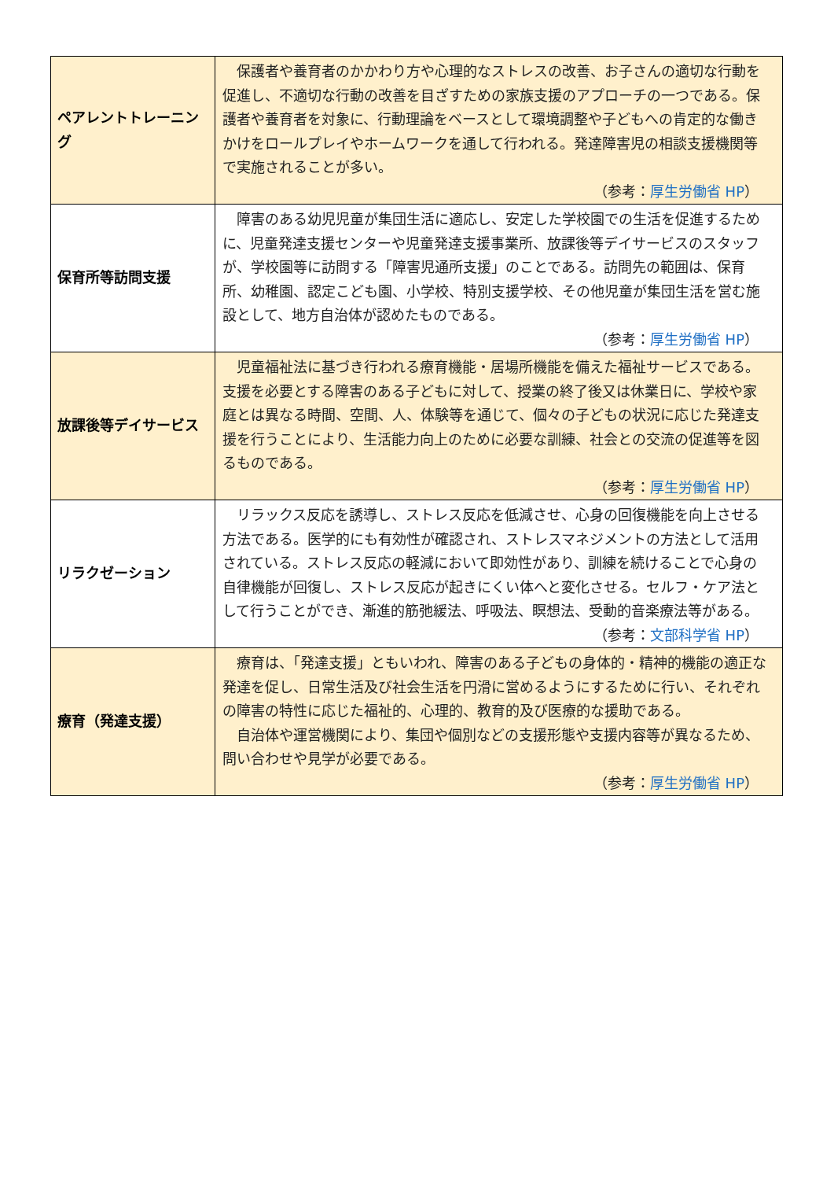| ペアレントトレーニング | 保護者や養育者のかかわり方や心理的なストレスの改善、お子さんの適切な行動を促進し、不適切な行動の改善を目ざすための家族支援のアプローチの一つである。保護者や養育者を対象に、行動理論をベースとして環境調整や子どもへの肯定的な働きかけをロールプレイやホームワークを通して行われる。発達障害児の相談支援機関等で実施されることが多い。 （参考： 厚生労働省 HP ） |
| 保育所等訪問支援 | 障害のある幼児児童が集団生活に適応し、安定した学校園での生活を促進するために、児童発達支援センターや児童発達支援事業所、放課後等デイサービスのスタッフが、学校園等に訪問する「障害児通所支援」のことである。訪問先の範囲は、保育所、幼稚園、認定こども園、小学校、特別支援学校、その他児童が集団生活を営む施設として、地方自治体が認めたものである。 （参考： 厚生労働省 HP ） |
| 放課後等デイサービス | 児童福祉法に基づき行われる療育機能・居場所機能を備えた福祉サービスである。支援を必要とする障害のある子どもに対して、授業の終了後又は休業日に、学校や家庭とは異なる時間、空間、人、体験等を通じて、個々の子どもの状況に応じた発達支援を行うことにより、生活能力向上のために必要な訓練、社会との交流の促進等を図るものである。 （参考： 厚生労働省 HP ） |
| リラクゼーション | リラックス反応を誘導し、ストレス反応を低減させ、心身の回復機能を向上させる方法である。医学的にも有効性が確認され、ストレスマネジメントの方法として活用されている。ストレス反応の軽減において即効性があり、訓練を続けることで心身の自律機能が回復し、ストレス反応が起きにくい体へと変化させる。セルフ・ケア法として行うことができ、漸進的筋弛緩法、呼吸法、瞑想法、受動的音楽療法等がある。 （参考： 文部科学省 HP ） |
| 療育（発達支援） | 療育は、「発達支援」ともいわれ、障害のある子どもの身体的・精神的機能の適正な発達を促し、日常生活及び社会生活を円滑に営めるようにするために行い、それぞれの障害の特性に応じた福祉的、心理的、教育的及び医療的な援助である。 自治体や運営機関により、集団や個別などの支援形態や支援内容等が異なるため、問い合わせや見学が必要である。 （参考： 厚生労働省 HP ） |